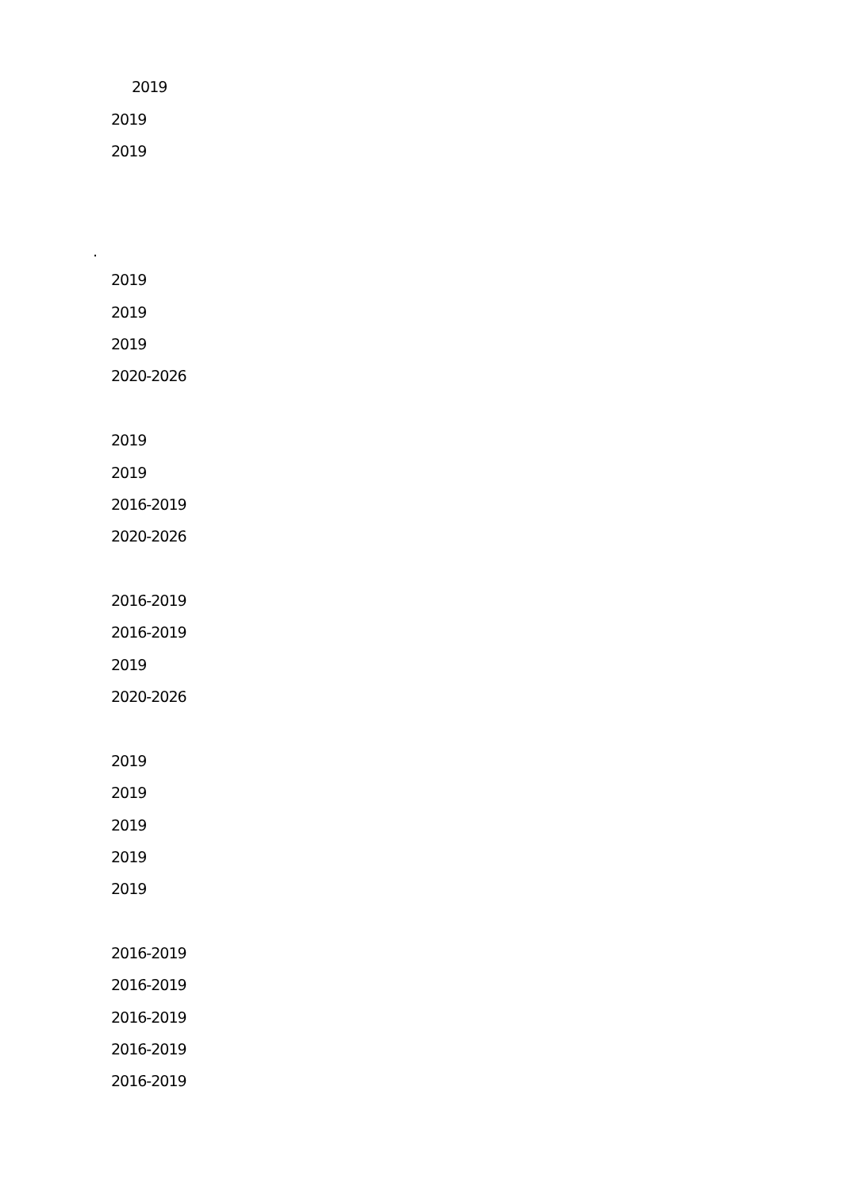2019
2019
2019
.
2019
2019
2019
2020-2026
2019
2019
2016-2019
2020-2026
2016-2019
2016-2019
2019
2020-2026
2019
2019
2019
2019
2019
2016-2019
2016-2019
2016-2019
2016-2019
2016-2019